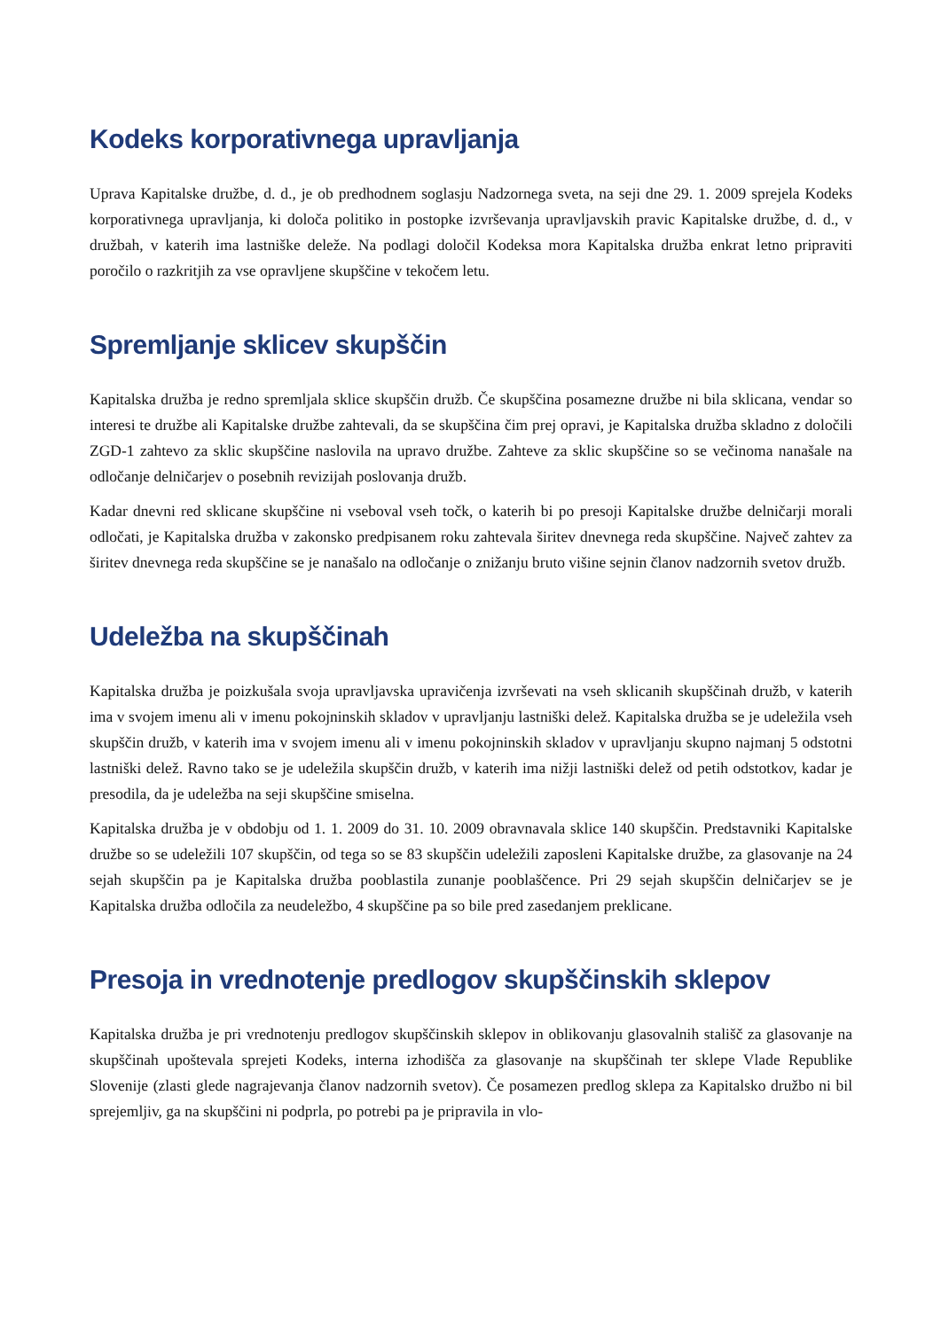Kodeks korporativnega upravljanja
Uprava Kapitalske družbe, d. d., je ob predhodnem soglasju Nadzornega sveta, na seji dne 29. 1. 2009 sprejela Kodeks korporativnega upravljanja, ki določa politiko in postopke izvrševanja upravljavskih pravic Kapitalske družbe, d. d., v družbah, v katerih ima lastniške deleže. Na podlagi določil Kodeksa mora Kapitalska družba enkrat letno pripraviti poročilo o razkritjih za vse opravljene skupščine v tekočem letu.
Spremljanje sklicev skupščin
Kapitalska družba je redno spremljala sklice skupščin družb. Če skupščina posamezne družbe ni bila sklicana, vendar so interesi te družbe ali Kapitalske družbe zahtevali, da se skupščina čim prej opravi, je Kapitalska družba skladno z določili ZGD-1 zahtevo za sklic skupščine naslovila na upravo družbe. Zahteve za sklic skupščine so se večinoma nanašale na odločanje delničarjev o posebnih revizijah poslovanja družb.
Kadar dnevni red sklicane skupščine ni vseboval vseh točk, o katerih bi po presoji Kapitalske družbe delničarji morali odločati, je Kapitalska družba v zakonsko predpisanem roku zahtevala širitev dnevnega reda skupščine. Največ zahtev za širitev dnevnega reda skupščine se je nanašalo na odločanje o znižanju bruto višine sejnin članov nadzornih svetov družb.
Udeležba na skupščinah
Kapitalska družba je poizkušala svoja upravljavska upravičenja izvrševati na vseh sklicanih skupščinah družb, v katerih ima v svojem imenu ali v imenu pokojninskih skladov v upravljanju lastniški delež. Kapitalska družba se je udeležila vseh skupščin družb, v katerih ima v svojem imenu ali v imenu pokojninskih skladov v upravljanju skupno najmanj 5 odstotni lastniški delež. Ravno tako se je udeležila skupščin družb, v katerih ima nižji lastniški delež od petih odstotkov, kadar je presodila, da je udeležba na seji skupščine smiselna.
Kapitalska družba je v obdobju od 1. 1. 2009 do 31. 10. 2009 obravnavala sklice 140 skupščin. Predstavniki Kapitalske družbe so se udeležili 107 skupščin, od tega so se 83 skupščin udeležili zaposleni Kapitalske družbe, za glasovanje na 24 sejah skupščin pa je Kapitalska družba pooblastila zunanje pooblaščence. Pri 29 sejah skupščin delničarjev se je Kapitalska družba odločila za neudeležbo, 4 skupščine pa so bile pred zasedanjem preklicane.
Presoja in vrednotenje predlogov skupščinskih sklepov
Kapitalska družba je pri vrednotenju predlogov skupščinskih sklepov in oblikovanju glasovalnih stališč za glasovanje na skupščinah upoštevala sprejeti Kodeks, interna izhodišča za glasovanje na skupščinah ter sklepe Vlade Republike Slovenije (zlasti glede nagrajevanja članov nadzornih svetov). Če posamezen predlog sklepa za Kapitalsko družbo ni bil sprejemljiv, ga na skupščini ni podprla, po potrebi pa je pripravila in vlo-